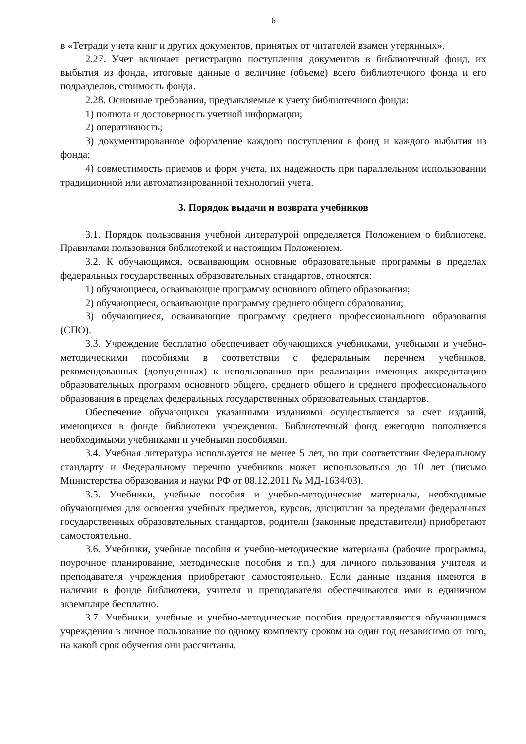6
в «Тетради учета книг и других документов, принятых от читателей взамен утерянных».
2.27. Учет включает регистрацию поступления документов в библиотечный фонд, их выбытия из фонда, итоговые данные о величине (объеме) всего библиотечного фонда и его подразделов, стоимость фонда.
2.28. Основные требования, предъявляемые к учету библиотечного фонда:
1) полнота и достоверность учетной информации;
2) оперативность;
3) документированное оформление каждого поступления в фонд и каждого выбытия из фонда;
4) совместимость приемов и форм учета, их надежность при параллельном использовании традиционной или автоматизированной технологий учета.
3. Порядок выдачи и возврата учебников
3.1. Порядок пользования учебной литературой определяется Положением о библиотеке, Правилами пользования библиотекой и настоящим Положением.
3.2. К обучающимся, осваивающим основные образовательные программы в пределах федеральных государственных образовательных стандартов, относятся:
1) обучающиеся, осваивающие программу основного общего образования;
2) обучающиеся, осваивающие программу среднего общего образования;
3) обучающиеся, осваивающие программу среднего профессионального образования (СПО).
3.3. Учреждение бесплатно обеспечивает обучающихся учебниками, учебными и учебно-методическими пособиями в соответствии с федеральным перечнем учебников, рекомендованных (допущенных) к использованию при реализации имеющих аккредитацию образовательных программ основного общего, среднего общего и среднего профессионального образования в пределах федеральных государственных образовательных стандартов.
Обеспечение обучающихся указанными изданиями осуществляется за счет изданий, имеющихся в фонде библиотеки учреждения. Библиотечный фонд ежегодно пополняется необходимыми учебниками и учебными пособиями.
3.4. Учебная литература используется не менее 5 лет, но при соответствии Федеральному стандарту и Федеральному перечню учебников может использоваться до 10 лет (письмо Министерства образования и науки РФ от 08.12.2011 № МД-1634/03).
3.5. Учебники, учебные пособия и учебно-методические материалы, необходимые обучающимся для освоения учебных предметов, курсов, дисциплин за пределами федеральных государственных образовательных стандартов, родители (законные представители) приобретают самостоятельно.
3.6. Учебники, учебные пособия и учебно-методические материалы (рабочие программы, поурочное планирование, методические пособия и т.п.) для личного пользования учителя и преподавателя учреждения приобретают самостоятельно. Если данные издания имеются в наличии в фонде библиотеки, учителя и преподавателя обеспечиваются ими в единичном экземпляре бесплатно.
3.7. Учебники, учебные и учебно-методические пособия предоставляются обучающимся учреждения в личное пользование по одному комплекту сроком на один год независимо от того, на какой срок обучения они рассчитаны.